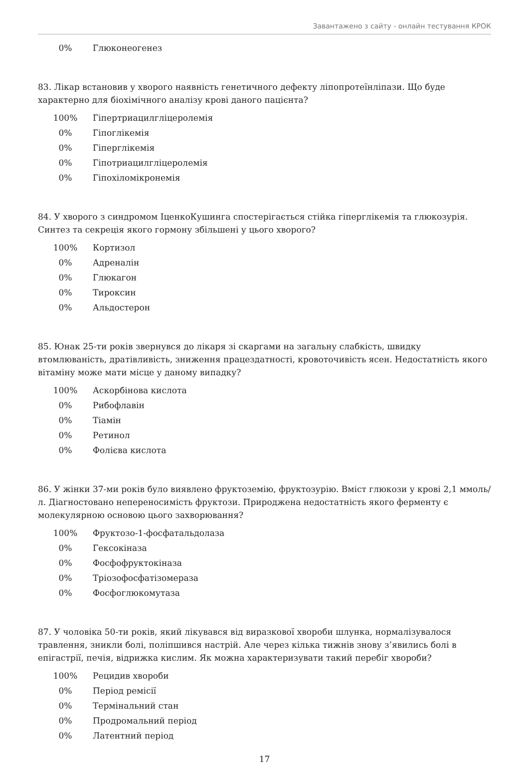Завантажено з сайту - онлайн тестування КРОК
0% Глюконеогенез
83. Лікар встановив у хворого наявність генетичного дефекту ліпопротеїнліпази. Що буде характерно для біохімічного аналізу крові даного пацієнта?
100% Гіпертриацилгліцеролемія
0% Гіпоглікемія
0% Гіперглікемія
0% Гіпотриацилгліцеролемія
0% Гіпохіломікронемія
84. У хворого з синдромом ІценкоКушинга спостерігається стійка гіперглікемія та глюкозурія. Синтез та секреція якого гормону збільшені у цього хворого?
100% Кортизол
0% Адреналін
0% Глюкагон
0% Тироксин
0% Альдостерон
85. Юнак 25-ти років звернувся до лікаря зі скаргами на загальну слабкість, швидку втомлюваність, дратівливість, зниження працездатності, кровоточивість ясен. Недостатність якого вітаміну може мати місце у даному випадку?
100% Аскорбінова кислота
0% Рибофлавін
0% Тіамін
0% Ретинол
0% Фолієва кислота
86. У жінки 37-ми років було виявлено фруктоземію, фруктозурію. Вміст глюкози у крові 2,1 ммоль/л. Діагностовано непереносимість фруктози. Природжена недостатність якого ферменту є молекулярною основою цього захворювання?
100% Фруктозо-1-фосфатальдолаза
0% Гексокіназа
0% Фосфофруктокіназа
0% Тріозофосфатізомераза
0% Фосфоглюкомутаза
87. У чоловіка 50-ти років, який лікувався від виразкової хвороби шлунка, нормалізувалося травлення, зникли болі, поліпшився настрій. Але через кілька тижнів знову з’явились болі в епігастрії, печія, відрижка кислим. Як можна характеризувати такий перебіг хвороби?
100% Рецидив хвороби
0% Період ремісії
0% Термінальний стан
0% Продромальний період
0% Латентний період
17